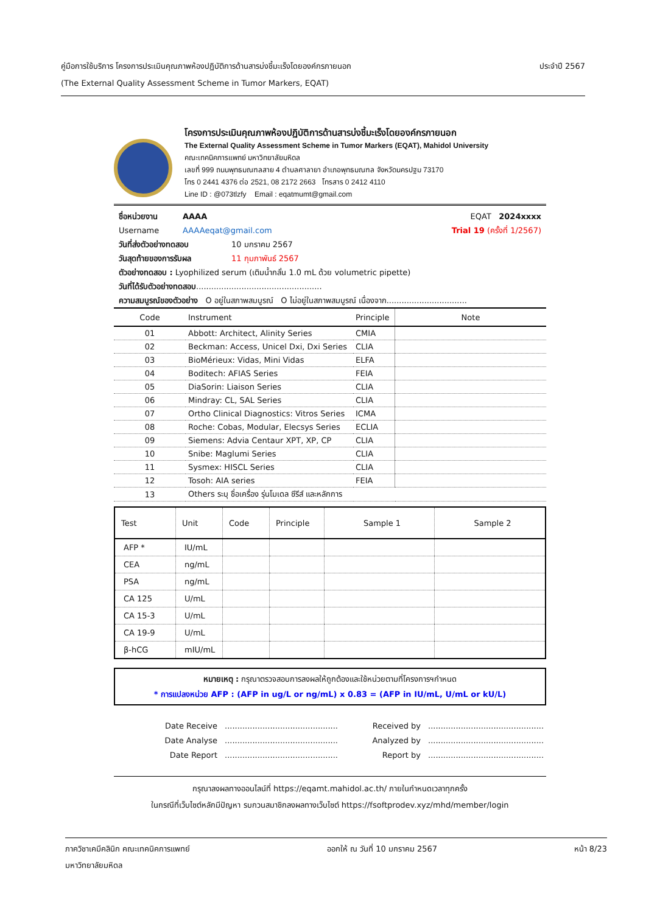คู่มือการใช้บริการ โครงการประเมินคุณภาพห้องปฏิบัติการด้านสารบ่งชี้มะเร็งโดยองค์กรภายนอก
(The External Quality Assessment Scheme in Tumor Markers, EQAT)
ประจำปี 2567
โครงการประเมินคุณภาพห้องปฏิบัติการด้านสารบ่งชี้มะเร็งโดยองค์กรภายนอก
The External Quality Assessment Scheme in Tumor Markers (EQAT), Mahidol University
คณะเทคนิคการแพทย์ มหาวิทยาลัยมหิดล
เลขที่ 999 ถนนพุทธมณฑลสาย 4 ตำบลศาลายา อำเภอพุทธมณฑล จังหวัดนครปฐม 73170
โทร 0 2441 4376 ต่อ 2521, 08 2172 2663 โทรสาร 0 2412 4110
Line ID : @073tlzfy Email : eqatmumt@gmail.com
ชื่อหน่วยงาน AAAA EQAT 2024xxxx
Username AAAAeqat@gmail.com Trial 19 (ครั้งที่ 1/2567)
วันที่ส่งตัวอย่างทดสอบ 10 มกราคม 2567
วันสุดท้ายของการรับผล 11 กุมภาพันธ์ 2567
ตัวอย่างทดสอบ : Lyophilized serum (เติมน้ำกลั่น 1.0 mL ด้วย volumetric pipette)
วันที่ได้รับตัวอย่างทดสอบ..................................................
ความสมบูรณ์ของตัวอย่าง O อยู่ในสภาพสมบูรณ์ O ไม่อยู่ในสภาพสมบูรณ์ เนื่องจาก................................
| Code | Instrument | Principle | Note |
| --- | --- | --- | --- |
| 01 | Abbott: Architect, Alinity Series | CMIA | |
| 02 | Beckman: Access, Unicel Dxi, Dxi Series | CLIA | |
| 03 | BioMérieux: Vidas, Mini Vidas | ELFA | |
| 04 | Boditech: AFIAS Series | FEIA | |
| 05 | DiaSorin: Liaison Series | CLIA | |
| 06 | Mindray: CL, SAL Series | CLIA | |
| 07 | Ortho Clinical Diagnostics: Vitros Series | ICMA | |
| 08 | Roche: Cobas, Modular, Elecsys Series | ECLIA | |
| 09 | Siemens: Advia Centaur XPT, XP, CP | CLIA | |
| 10 | Snibe: Maglumi Series | CLIA | |
| 11 | Sysmex: HISCL Series | CLIA | |
| 12 | Tosoh: AIA series | FEIA | |
| 13 | Others ระบุ ชื่อเครื่อง รุ่นโมเดล ซีรีส์ และหลักการ | | |
| Test | Unit | Code | Principle | Sample 1 | Sample 2 |
| --- | --- | --- | --- | --- | --- |
| AFP * | IU/mL | | | | |
| CEA | ng/mL | | | | |
| PSA | ng/mL | | | | |
| CA 125 | U/mL | | | | |
| CA 15-3 | U/mL | | | | |
| CA 19-9 | U/mL | | | | |
| β-hCG | mIU/mL | | | | |
หมายเหตุ : กรุณาตรวจสอบการลงผลให้ถูกต้องและใช้หน่วยตามที่โครงการฯกำหนด
* การแปลงหน่วย AFP : (AFP in ug/L or ng/mL) x 0.83 = (AFP in IU/mL, U/mL or kU/L)
Date Receive............................................. Received by.............................................. Date Analyse............................................. Analyzed by.............................................. Date Report............................................. Report by..............................................
กรุณาลงผลทางออนไลน์ที่ https://eqamt.mahidol.ac.th/ ภายในกำหนดเวลาทุกครั้ง
ในกรณีที่เว็บไซต์หลักมีปัญหา รบกวนสมาชิกลงผลทางเว็บไซต์ https://fsoftprodev.xyz/mhd/member/login
ภาควิชาเคมีคลินิก คณะเทคนิคการแพทย์
มหาวิทยาลัยมหิดล
ออกให้ ณ วันที่ 10 มกราคม 2567 หน้า 8/23